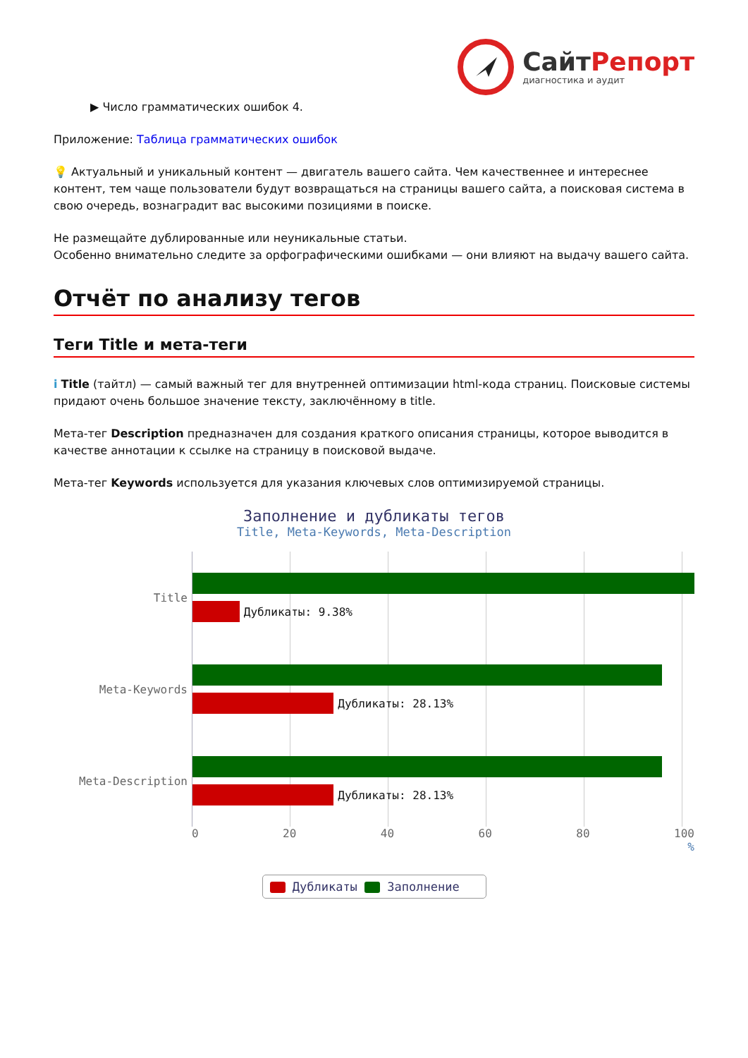СайтРепорт
диагностика и аудит
▶ Число грамматических ошибок 4.
Приложение: Таблица грамматических ошибок
💡 Актуальный и уникальный контент — двигатель вашего сайта. Чем качественнее и интереснее контент, тем чаще пользователи будут возвращаться на страницы вашего сайта, а поисковая система в свою очередь, вознаградит вас высокими позициями в поиске.
Не размещайте дублированные или неуникальные статьи.
Особенно внимательно следите за орфографическими ошибками — они влияют на выдачу вашего сайта.
Отчёт по анализу тегов
Теги Title и мета-теги
i Title (тайтл) — самый важный тег для внутренней оптимизации html-кода страниц. Поисковые системы придают очень большое значение тексту, заключённому в title.
Мета-тег Description предназначен для создания краткого описания страницы, которое выводится в качестве аннотации к ссылке на страницу в поисковой выдаче.
Мета-тег Keywords используется для указания ключевых слов оптимизируемой страницы.
Заполнение и дубликаты тегов
Title, Meta-Keywords, Meta-Description
Title
Дубликаты: 9.38%
Meta-Keywords
Дубликаты: 28.13%
Meta-Description
Дубликаты: 28.13%
0 20 40 60 80 100
%
Дубликаты Заполнение